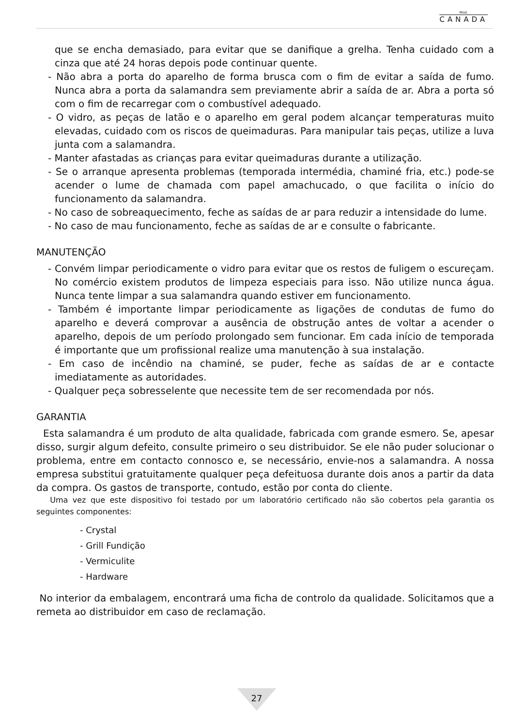Mod.
CANADA
que se encha demasiado, para evitar que se danifique a grelha. Tenha cuidado com a cinza que até 24 horas depois pode continuar quente.
- Não abra a porta do aparelho de forma brusca com o fim de evitar a saída de fumo. Nunca abra a porta da salamandra sem previamente abrir a saída de ar. Abra a porta só com o fim de recarregar com o combustível adequado.
- O vidro, as peças de latão e o aparelho em geral podem alcançar temperaturas muito elevadas, cuidado com os riscos de queimaduras. Para manipular tais peças, utilize a luva junta com a salamandra.
- Manter afastadas as crianças para evitar queimaduras durante a utilização.
- Se o arranque apresenta problemas (temporada intermédia, chaminé fria, etc.) pode-se acender o lume de chamada com papel amachucado, o que facilita o início do funcionamento da salamandra.
- No caso de sobreaquecimento, feche as saídas de ar para reduzir a intensidade do lume.
- No caso de mau funcionamento, feche as saídas de ar e consulte o fabricante.
MANUTENÇÃO
- Convém limpar periodicamente o vidro para evitar que os restos de fuligem o escureçam. No comércio existem produtos de limpeza especiais para isso. Não utilize nunca água. Nunca tente limpar a sua salamandra quando estiver em funcionamento.
- Também é importante limpar periodicamente as ligações de condutas de fumo do aparelho e deverá comprovar a ausência de obstrução antes de voltar a acender o aparelho, depois de um período prolongado sem funcionar. Em cada início de temporada é importante que um profissional realize uma manutenção à sua instalação.
- Em caso de incêndio na chaminé, se puder, feche as saídas de ar e contacte imediatamente as autoridades.
- Qualquer peça sobresselente que necessite tem de ser recomendada por nós.
GARANTIA
Esta salamandra é um produto de alta qualidade, fabricada com grande esmero. Se, apesar disso, surgir algum defeito, consulte primeiro o seu distribuidor. Se ele não puder solucionar o problema, entre em contacto connosco e, se necessário, envie-nos a salamandra. A nossa empresa substitui gratuitamente qualquer peça defeituosa durante dois anos a partir da data da compra. Os gastos de transporte, contudo, estão por conta do cliente.
Uma vez que este dispositivo foi testado por um laboratório certificado não são cobertos pela garantia os seguintes componentes:
- Crystal
- Grill Fundição
- Vermiculite
- Hardware
No interior da embalagem, encontrará uma ficha de controlo da qualidade. Solicitamos que a remeta ao distribuidor em caso de reclamação.
27